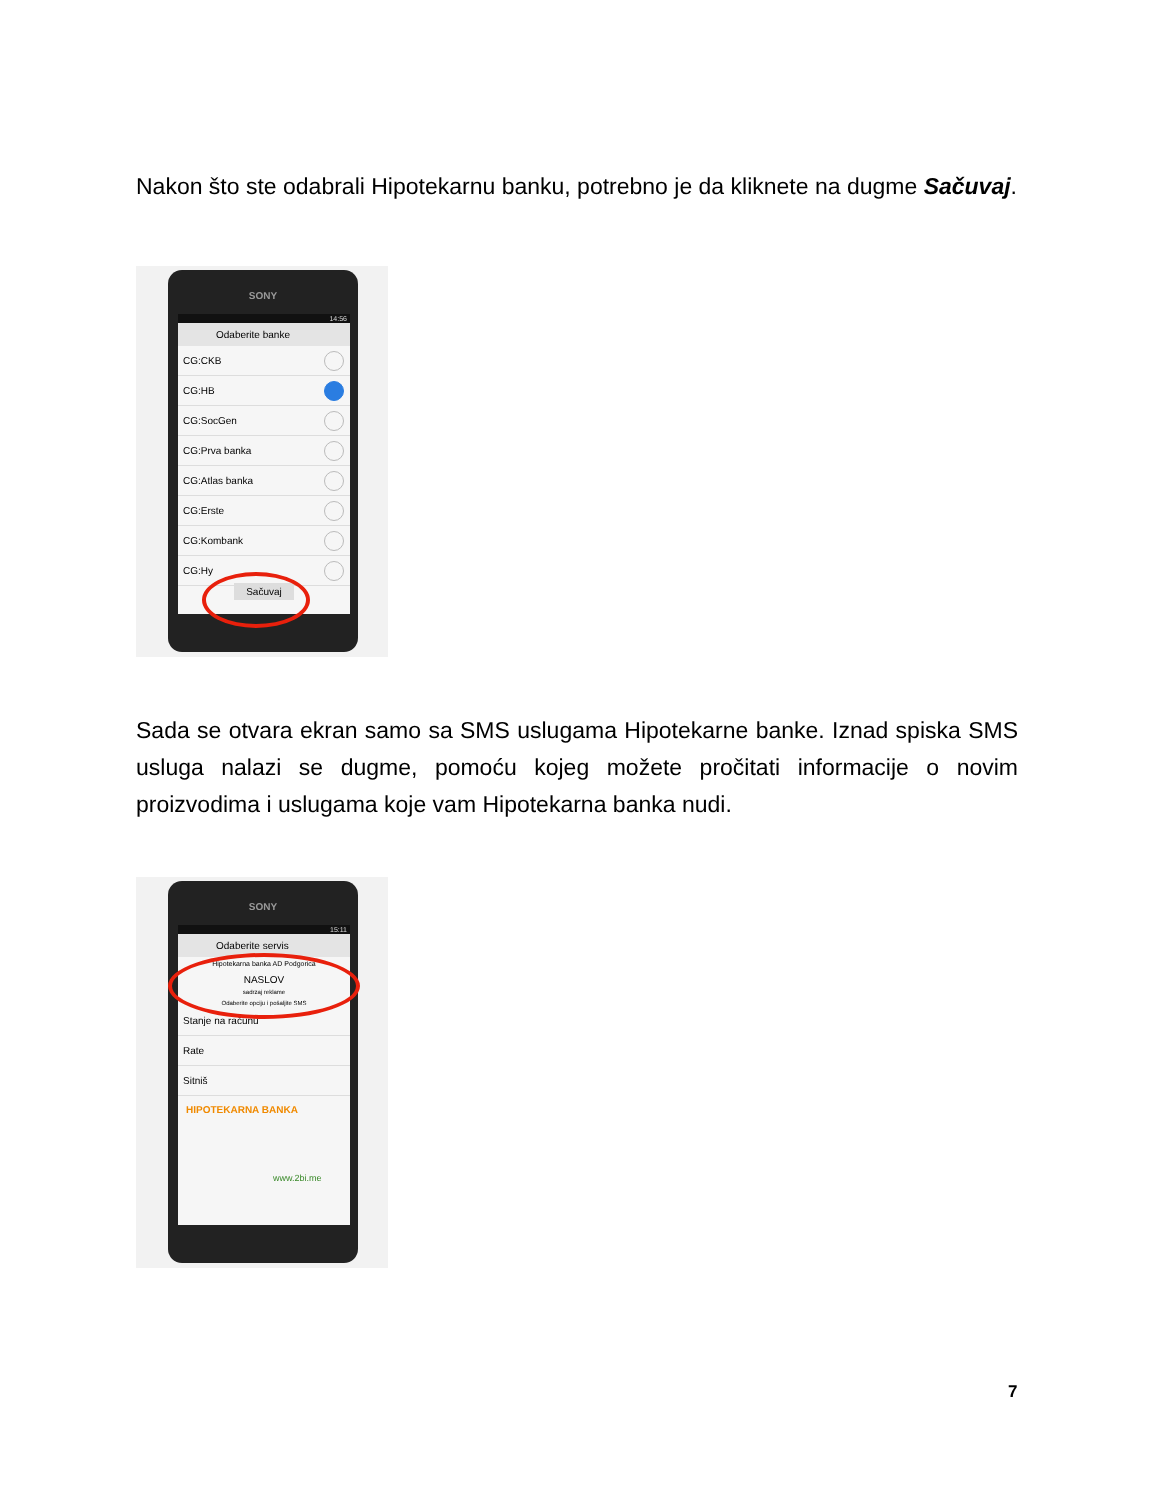Nakon što ste odabrali Hipotekarnu banku, potrebno je da kliknete na dugme Sačuvaj.
SONY
14:56
Odaberite banke
CG:CKB
CG:HB
CG:SocGen
CG:Prva banka
CG:Atlas banka
CG:Erste
CG:Kombank
CG:Hy
Sačuvaj
Sada se otvara ekran samo sa SMS uslugama Hipotekarne banke. Iznad spiska SMS usluga nalazi se dugme, pomoću kojeg možete pročitati informacije o novim proizvodima i uslugama koje vam Hipotekarna banka nudi.
SONY
15:11
Odaberite servis
Hipotekarna banka AD Podgorica
NASLOV
sadrzaj reklame
Odaberite opciju i pošaljite SMS
Stanje na računu
Rate
Sitniš
HIPOTEKARNA BANKA
www.2bi.me
7